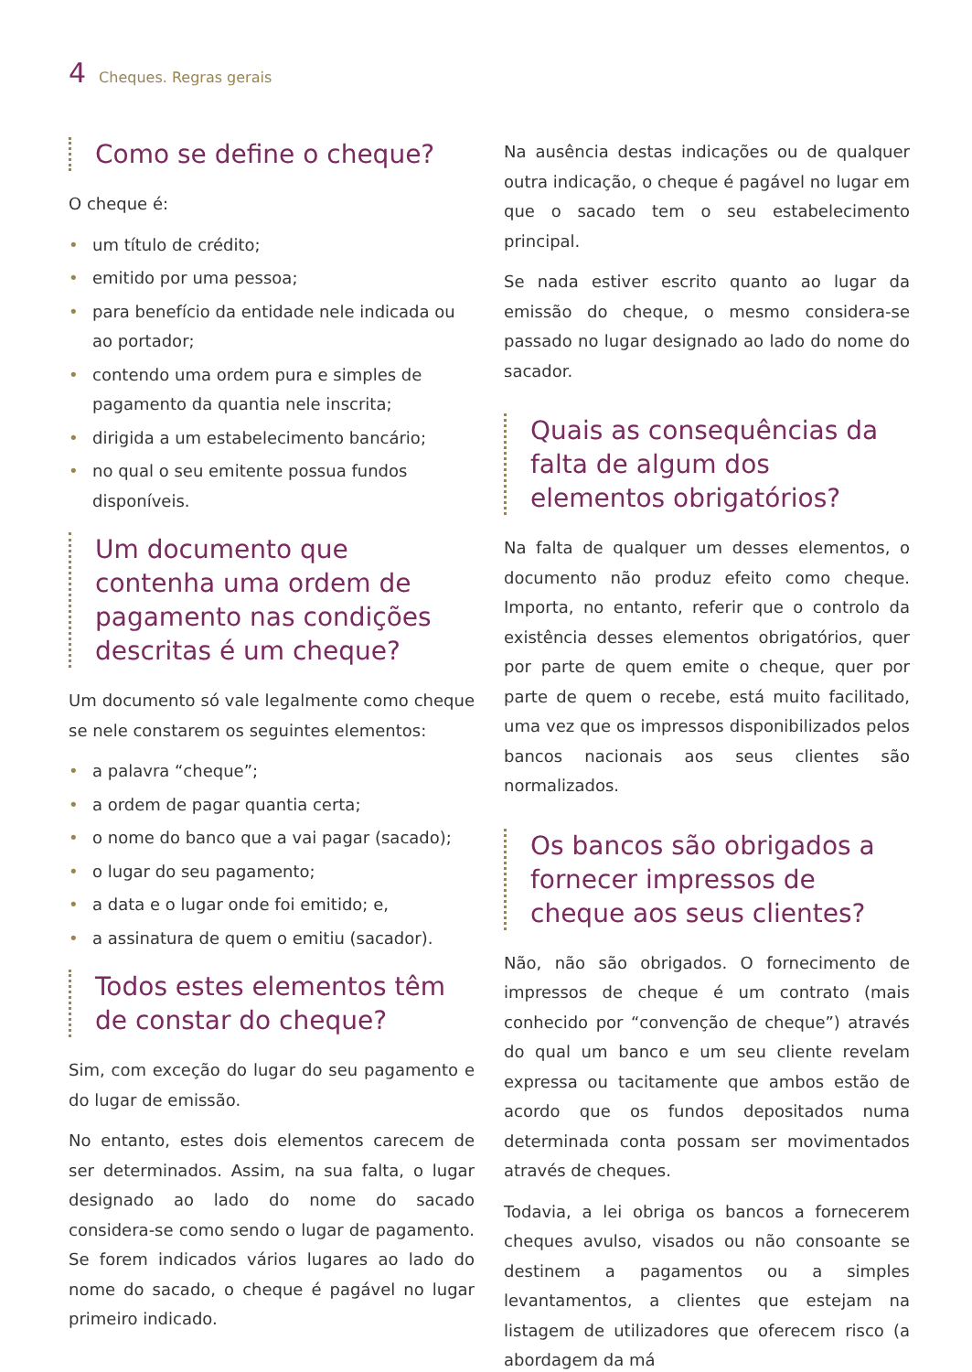4 Cheques. Regras gerais
Como se define o cheque?
O cheque é:
• um título de crédito;
• emitido por uma pessoa;
• para benefício da entidade nele indicada ou ao portador;
• contendo uma ordem pura e simples de pagamento da quantia nele inscrita;
• dirigida a um estabelecimento bancário;
• no qual o seu emitente possua fundos disponíveis.
Um documento que contenha uma ordem de pagamento nas condições descritas é um cheque?
Um documento só vale legalmente como cheque se nele constarem os seguintes elementos:
• a palavra “cheque”;
• a ordem de pagar quantia certa;
• o nome do banco que a vai pagar (sacado);
• o lugar do seu pagamento;
• a data e o lugar onde foi emitido; e,
• a assinatura de quem o emitiu (sacador).
Todos estes elementos têm de constar do cheque?
Sim, com exceção do lugar do seu pagamento e do lugar de emissão.
No entanto, estes dois elementos carecem de ser determinados. Assim, na sua falta, o lugar designado ao lado do nome do sacado considera-se como sendo o lugar de pagamento. Se forem indicados vários lugares ao lado do nome do sacado, o cheque é pagável no lugar primeiro indicado.
Na ausência destas indicações ou de qualquer outra indicação, o cheque é pagável no lugar em que o sacado tem o seu estabelecimento principal.
Se nada estiver escrito quanto ao lugar da emissão do cheque, o mesmo considera-se passado no lugar designado ao lado do nome do sacador.
Quais as consequências da falta de algum dos elementos obrigatórios?
Na falta de qualquer um desses elementos, o documento não produz efeito como cheque. Importa, no entanto, referir que o controlo da existência desses elementos obrigatórios, quer por parte de quem emite o cheque, quer por parte de quem o recebe, está muito facilitado, uma vez que os impressos disponibilizados pelos bancos nacionais aos seus clientes são normalizados.
Os bancos são obrigados a fornecer impressos de cheque aos seus clientes?
Não, não são obrigados. O fornecimento de impressos de cheque é um contrato (mais conhecido por “convenção de cheque”) através do qual um banco e um seu cliente revelam expressa ou tacitamente que ambos estão de acordo que os fundos depositados numa determinada conta possam ser movimentados através de cheques.
Todavia, a lei obriga os bancos a fornecerem cheques avulso, visados ou não consoante se destinem a pagamentos ou a simples levantamentos, a clientes que estejam na listagem de utilizadores que oferecem risco (a abordagem da má